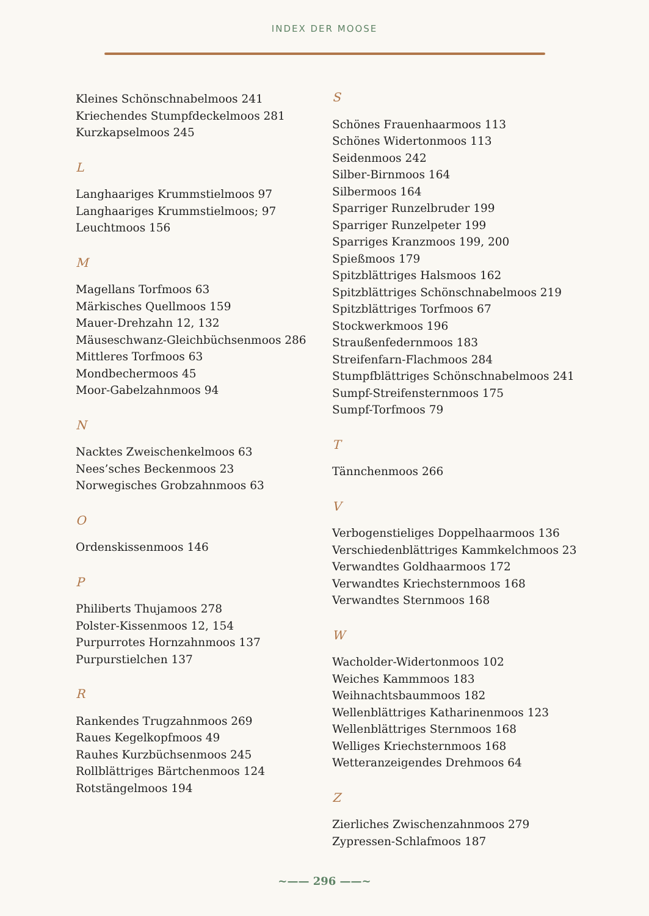INDEX DER MOOSE
Kleines Schönschnabelmoos 241
Kriechendes Stumpfdeckelmoos 281
Kurzkapselmoos 245
L
Langhaariges Krummstielmoos 97
Langhaariges Krummstielmoos; 97
Leuchtmoos 156
M
Magellans Torfmoos 63
Märkisches Quellmoos 159
Mauer-Drehzahn 12, 132
Mäuseschwanz-Gleichbüchsenmoos 286
Mittleres Torfmoos 63
Mondbechermoos 45
Moor-Gabelzahnmoos 94
N
Nacktes Zweischenkelmoos 63
Nees’sches Beckenmoos 23
Norwegisches Grobzahnmoos 63
O
Ordenskissenmoos 146
P
Philiberts Thujamoos 278
Polster-Kissenmoos 12, 154
Purpurrotes Hornzahnmoos 137
Purpurstielchen 137
R
Rankendes Trugzahnmoos 269
Raues Kegelkopfmoos 49
Rauhes Kurzbüchsenmoos 245
Rollblättriges Bärtchenmoos 124
Rotstängelmoos 194
S
Schönes Frauenhaarmoos 113
Schönes Widertonmoos 113
Seidenmoos 242
Silber-Birnmoos 164
Silbermoos 164
Sparriger Runzelbruder 199
Sparriger Runzelpeter 199
Sparriges Kranzmoos 199, 200
Spießmoos 179
Spitzblättriges Halsmoos 162
Spitzblättriges Schönschnabelmoos 219
Spitzblättriges Torfmoos 67
Stockwerkmoos 196
Straußenfedernmoos 183
Streifenfarn-Flachmoos 284
Stumpfblättriges Schönschnabelmoos 241
Sumpf-Streifensternmoos 175
Sumpf-Torfmoos 79
T
Tännchenmoos 266
V
Verbogenstieliges Doppelhaarmoos 136
Verschiedenblättriges Kammkelchmoos 23
Verwandtes Goldhaarmoos 172
Verwandtes Kriechsternmoos 168
Verwandtes Sternmoos 168
W
Wacholder-Widertonmoos 102
Weiches Kammmoos 183
Weihnachtsbaummoos 182
Wellenblättriges Katharinenmoos 123
Wellenblättriges Sternmoos 168
Welliges Kriechsternmoos 168
Wetteranzeigendes Drehmoos 64
Z
Zierliches Zwischenzahnmoos 279
Zypressen-Schlafmoos 187
~—— 296 ——~